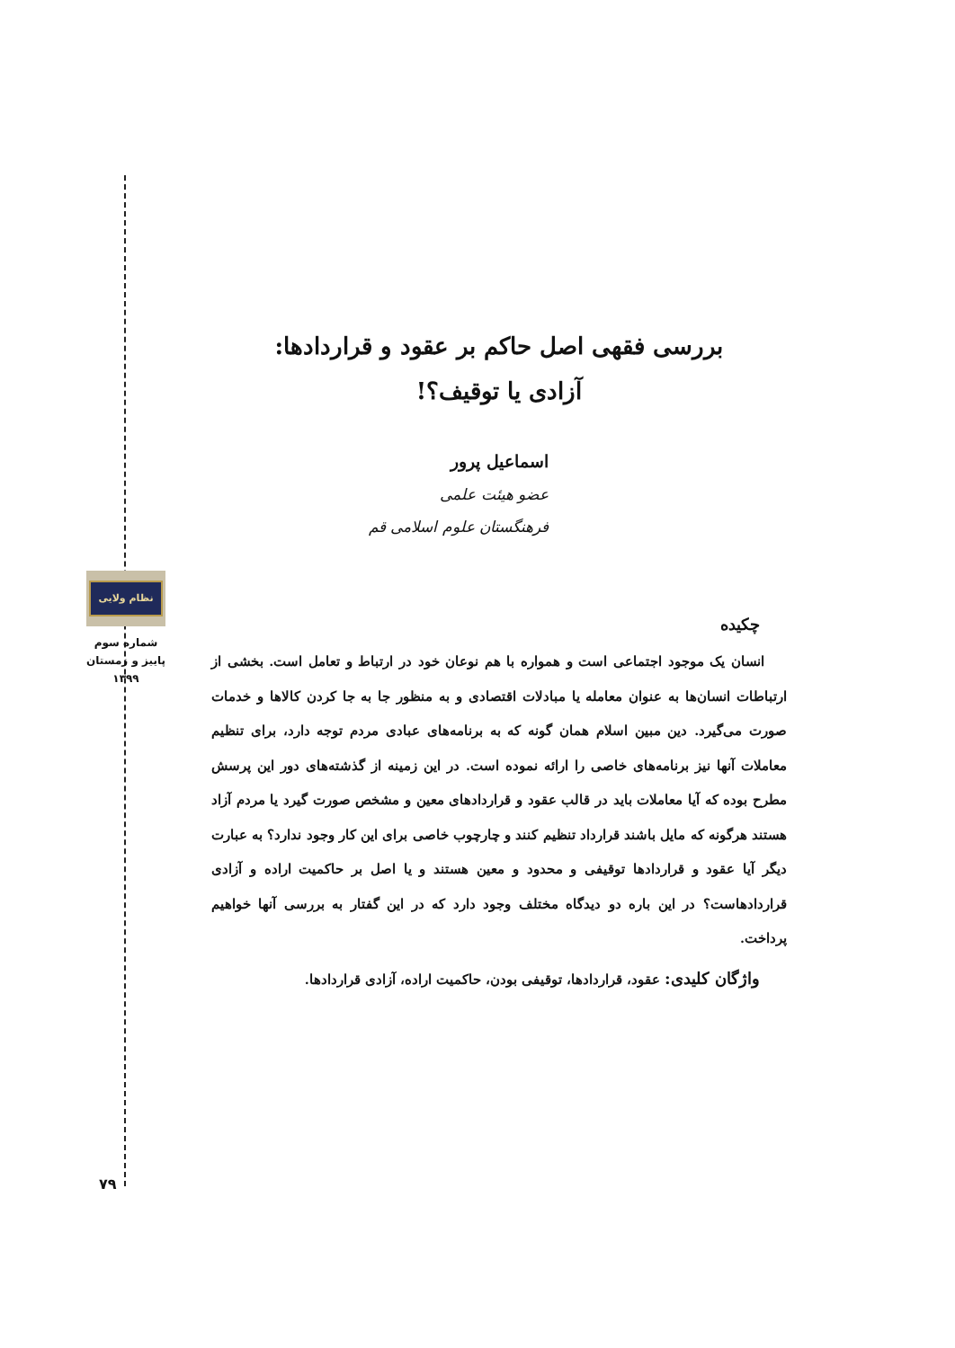نظام ولایی
شماره سوم
پاییز و زمستان
۱۳۹۹
۷۹
بررسی فقهی اصل حاکم بر عقود و قراردادها:
آزادی یا توقیف؟!
اسماعیل پرور
عضو هیئت علمی
فرهنگستان علوم اسلامی قم
چکیده
انسان یک موجود اجتماعی است و همواره با هم نوعان خود در ارتباط و تعامل است. بخشی از ارتباطات انسان‌ها به عنوان معامله یا مبادلات اقتصادی و به منظور جا به جا کردن کالاها و خدمات صورت می‌گیرد. دین مبین اسلام همان گونه که به برنامه‌های عبادی مردم توجه دارد، برای تنظیم معاملات آنها نیز برنامه‌های خاصی را ارائه نموده است. در این زمینه از گذشته‌های دور این پرسش مطرح بوده که آیا معاملات باید در قالب عقود و قراردادهای معین و مشخص صورت گیرد یا مردم آزاد هستند هرگونه که مایل باشند قرارداد تنظیم کنند و چارچوب خاصی برای این کار وجود ندارد؟ به عبارت دیگر آیا عقود و قراردادها توقیفی و محدود و معین هستند و یا اصل بر حاکمیت اراده و آزادی قراردادهاست؟ در این باره دو دیدگاه مختلف وجود دارد که در این گفتار به بررسی آنها خواهیم پرداخت.
واژگان کلیدی: عقود، قراردادها، توقیفی بودن، حاکمیت اراده، آزادی قراردادها.